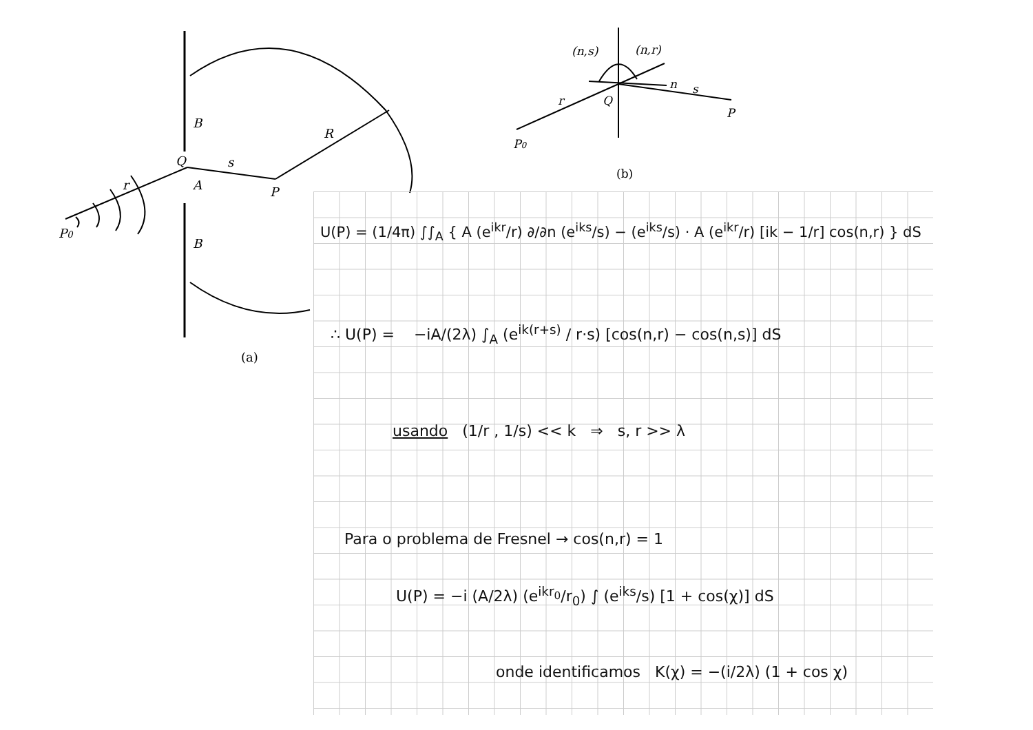P0
r
Q
s
A
P
R
B
B
(a)
(n,s)
(n,r)
n
s
r
Q
P
P0
(b)
U(P) = (1/4π) ∫∫<sub>A</sub> { A (e<sup>ikr</sup>/r) ∂/∂n (e<sup>iks</sup>/s) − (e<sup>iks</sup>/s) · A (e<sup>ikr</sup>/r) [ik − 1/r] cos(n,r) } dS
∴ U(P) = −iA/(2λ) ∫<sub>A</sub> (e<sup>ik(r+s)</sup> / r·s) [cos(n,r) − cos(n,s)] dS
usando (1/r , 1/s) << k ⇒ s, r >> λ
Para o problema de Fresnel → cos(n,r) = 1
U(P) = −i (A/2λ) (e<sup>ikr<sub>0</sub></sup>/r<sub>0</sub>) ∫ (e<sup>iks</sup>/s) [1 + cos(χ)] dS
onde identificamos K(χ) = −(i/2λ) (1 + cos χ)